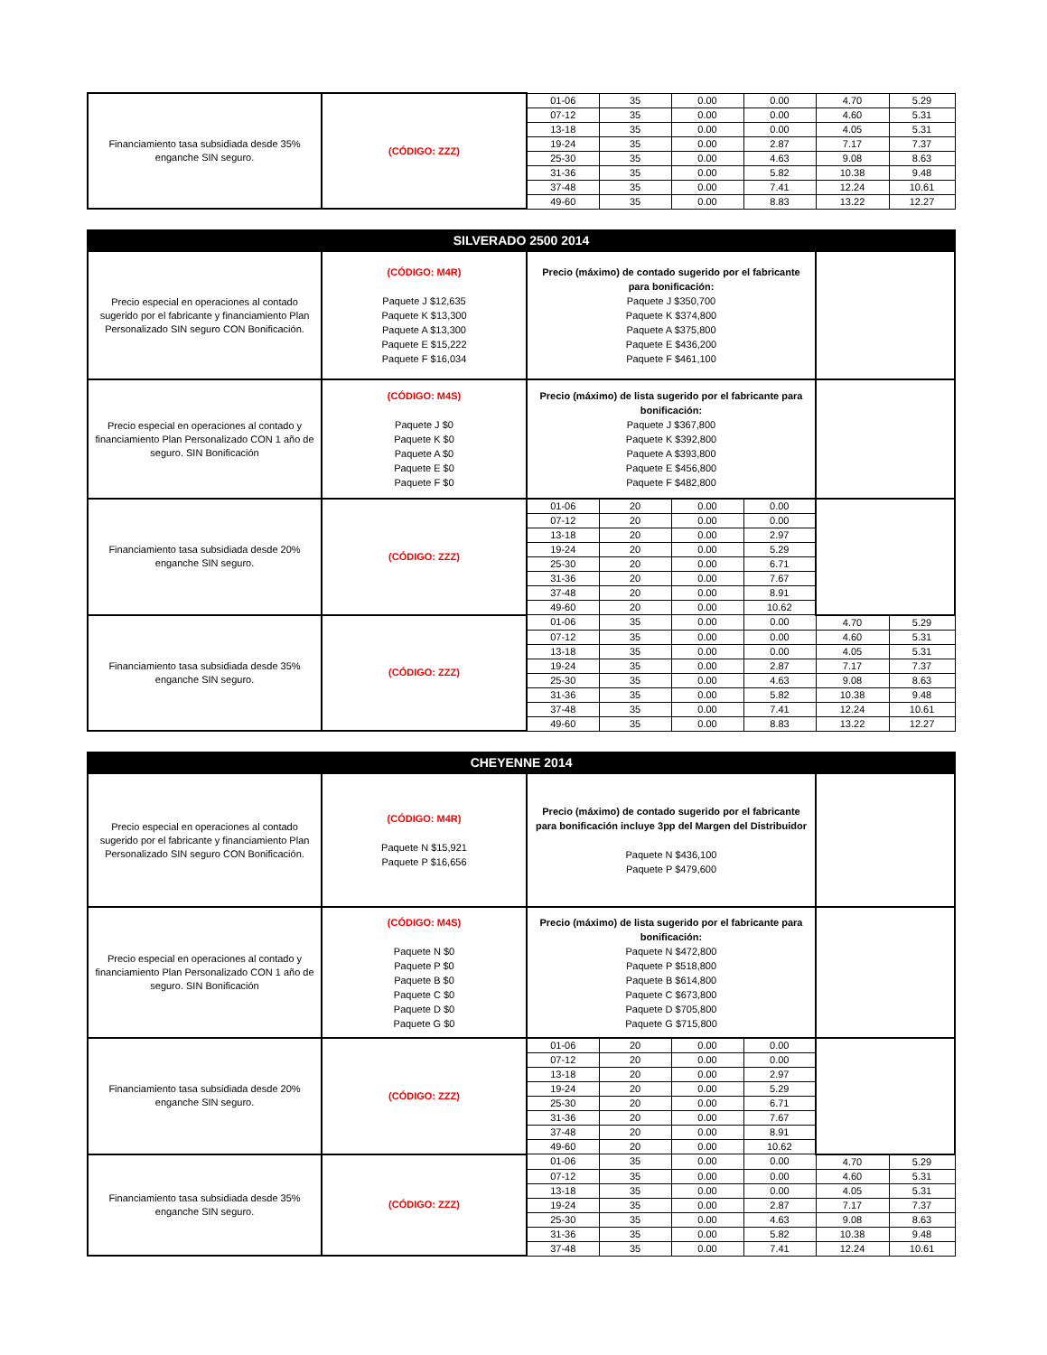| Financiamiento tasa subsidiada desde 35% enganche SIN seguro. | (CÓDIGO: ZZZ) | 01-06 | 35 | 0.00 | 0.00 | 4.70 | 5.29 |
| | | 07-12 | 35 | 0.00 | 0.00 | 4.60 | 5.31 |
| | | 13-18 | 35 | 0.00 | 0.00 | 4.05 | 5.31 |
| | | 19-24 | 35 | 0.00 | 2.87 | 7.17 | 7.37 |
| | | 25-30 | 35 | 0.00 | 4.63 | 9.08 | 8.63 |
| | | 31-36 | 35 | 0.00 | 5.82 | 10.38 | 9.48 |
| | | 37-48 | 35 | 0.00 | 7.41 | 12.24 | 10.61 |
| | | 49-60 | 35 | 0.00 | 8.83 | 13.22 | 12.27 |
| SILVERADO 2500 2014 | | | | | | | |
| --- | --- | --- | --- | --- | --- | --- | --- |
| Precio especial en operaciones al contado sugerido por el fabricante y financiamiento Plan Personalizado SIN seguro CON Bonificación. | (CÓDIGO: M4R) Paquete J $12,635 Paquete K $13,300 Paquete A $13,300 Paquete E $15,222 Paquete F $16,034 | Precio (máximo) de contado sugerido por el fabricante para bonificación: Paquete J $350,700 Paquete K $374,800 Paquete A $375,800 Paquete E $436,200 Paquete F $461,100 | | | | | |
| Precio especial en operaciones al contado y financiamiento Plan Personalizado CON 1 año de seguro. SIN Bonificación | (CÓDIGO: M4S) Paquete J $0 Paquete K $0 Paquete A $0 Paquete E $0 Paquete F $0 | Precio (máximo) de lista sugerido por el fabricante para bonificación: Paquete J $367,800 Paquete K $392,800 Paquete A $393,800 Paquete E $456,800 Paquete F $482,800 | | | | | |
| Financiamiento tasa subsidiada desde 20% enganche SIN seguro. | (CÓDIGO: ZZZ) | 01-06 | 20 | 0.00 | 0.00 | | |
| | | 07-12 | 20 | 0.00 | 0.00 | | |
| | | 13-18 | 20 | 0.00 | 2.97 | | |
| | | 19-24 | 20 | 0.00 | 5.29 | | |
| | | 25-30 | 20 | 0.00 | 6.71 | | |
| | | 31-36 | 20 | 0.00 | 7.67 | | |
| | | 37-48 | 20 | 0.00 | 8.91 | | |
| | | 49-60 | 20 | 0.00 | 10.62 | | |
| Financiamiento tasa subsidiada desde 35% enganche SIN seguro. | (CÓDIGO: ZZZ) | 01-06 | 35 | 0.00 | 0.00 | 4.70 | 5.29 |
| | | 07-12 | 35 | 0.00 | 0.00 | 4.60 | 5.31 |
| | | 13-18 | 35 | 0.00 | 0.00 | 4.05 | 5.31 |
| | | 19-24 | 35 | 0.00 | 2.87 | 7.17 | 7.37 |
| | | 25-30 | 35 | 0.00 | 4.63 | 9.08 | 8.63 |
| | | 31-36 | 35 | 0.00 | 5.82 | 10.38 | 9.48 |
| | | 37-48 | 35 | 0.00 | 7.41 | 12.24 | 10.61 |
| | | 49-60 | 35 | 0.00 | 8.83 | 13.22 | 12.27 |
| CHEYENNE 2014 | | | | | | | |
| --- | --- | --- | --- | --- | --- | --- | --- |
| Precio especial en operaciones al contado sugerido por el fabricante y financiamiento Plan Personalizado SIN seguro CON Bonificación. | (CÓDIGO: M4R) Paquete N $15,921 Paquete P $16,656 | Precio (máximo) de contado sugerido por el fabricante para bonificación incluye 3pp del Margen del Distribuidor Paquete N $436,100 Paquete P $479,600 | | | | | |
| Precio especial en operaciones al contado y financiamiento Plan Personalizado CON 1 año de seguro. SIN Bonificación | (CÓDIGO: M4S) Paquete N $0 Paquete P $0 Paquete B $0 Paquete C $0 Paquete D $0 Paquete G $0 | Precio (máximo) de lista sugerido por el fabricante para bonificación: Paquete N $472,800 Paquete P $518,800 Paquete B $614,800 Paquete C $673,800 Paquete D $705,800 Paquete G $715,800 | | | | | |
| Financiamiento tasa subsidiada desde 20% enganche SIN seguro. | (CÓDIGO: ZZZ) | 01-06 | 20 | 0.00 | 0.00 | | |
| | | 07-12 | 20 | 0.00 | 0.00 | | |
| | | 13-18 | 20 | 0.00 | 2.97 | | |
| | | 19-24 | 20 | 0.00 | 5.29 | | |
| | | 25-30 | 20 | 0.00 | 6.71 | | |
| | | 31-36 | 20 | 0.00 | 7.67 | | |
| | | 37-48 | 20 | 0.00 | 8.91 | | |
| | | 49-60 | 20 | 0.00 | 10.62 | | |
| Financiamiento tasa subsidiada desde 35% enganche SIN seguro. | (CÓDIGO: ZZZ) | 01-06 | 35 | 0.00 | 0.00 | 4.70 | 5.29 |
| | | 07-12 | 35 | 0.00 | 0.00 | 4.60 | 5.31 |
| | | 13-18 | 35 | 0.00 | 0.00 | 4.05 | 5.31 |
| | | 19-24 | 35 | 0.00 | 2.87 | 7.17 | 7.37 |
| | | 25-30 | 35 | 0.00 | 4.63 | 9.08 | 8.63 |
| | | 31-36 | 35 | 0.00 | 5.82 | 10.38 | 9.48 |
| | | 37-48 | 35 | 0.00 | 7.41 | 12.24 | 10.61 |